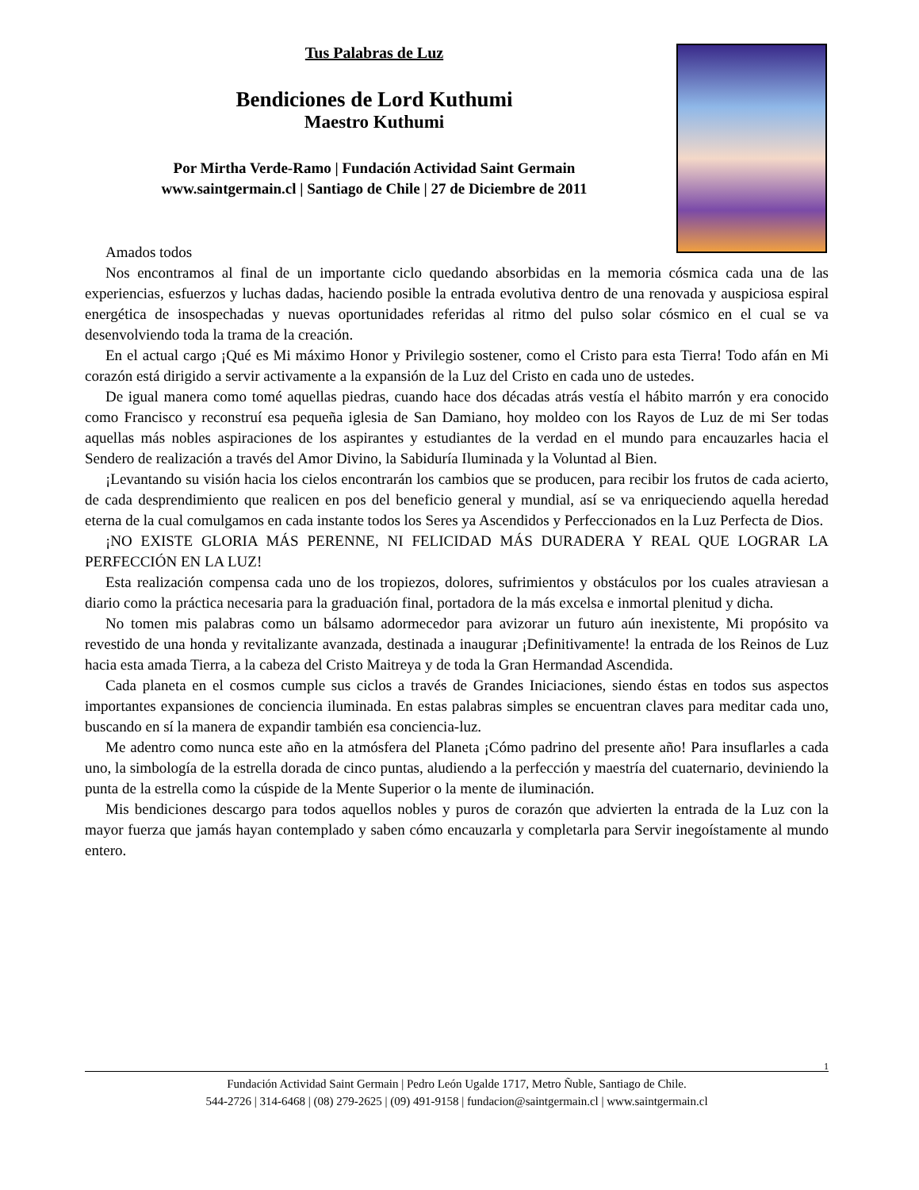Tus Palabras de Luz
Bendiciones de Lord Kuthumi
Maestro Kuthumi
Por Mirtha Verde-Ramo | Fundación Actividad Saint Germain
www.saintgermain.cl | Santiago de Chile | 27 de Diciembre de 2011
Amados todos
Nos encontramos al final de un importante ciclo quedando absorbidas en la memoria cósmica cada una de las experiencias, esfuerzos y luchas dadas, haciendo posible la entrada evolutiva dentro de una renovada y auspiciosa espiral energética de insospechadas y nuevas oportunidades referidas al ritmo del pulso solar cósmico en el cual se va desenvolviendo toda la trama de la creación.
En el actual cargo ¡Qué es Mi máximo Honor y Privilegio sostener, como el Cristo para esta Tierra! Todo afán en Mi corazón está dirigido a servir activamente a la expansión de la Luz del Cristo en cada uno de ustedes.
De igual manera como tomé aquellas piedras, cuando hace dos décadas atrás vestía el hábito marrón y era conocido como Francisco y reconstruí esa pequeña iglesia de San Damiano, hoy moldeo con los Rayos de Luz de mi Ser todas aquellas más nobles aspiraciones de los aspirantes y estudiantes de la verdad en el mundo para encauzarles hacia el Sendero de realización a través del Amor Divino, la Sabiduría Iluminada y la Voluntad al Bien.
¡Levantando su visión hacia los cielos encontrarán los cambios que se producen, para recibir los frutos de cada acierto, de cada desprendimiento que realicen en pos del beneficio general y mundial, así se va enriqueciendo aquella heredad eterna de la cual comulgamos en cada instante todos los Seres ya Ascendidos y Perfeccionados en la Luz Perfecta de Dios.
¡NO EXISTE GLORIA MÁS PERENNE, NI FELICIDAD MÁS DURADERA Y REAL QUE LOGRAR LA PERFECCIÓN EN LA LUZ!
Esta realización compensa cada uno de los tropiezos, dolores, sufrimientos y obstáculos por los cuales atraviesan a diario como la práctica necesaria para la graduación final, portadora de la más excelsa e inmortal plenitud y dicha.
No tomen mis palabras como un bálsamo adormecedor para avizorar un futuro aún inexistente, Mi propósito va revestido de una honda y revitalizante avanzada, destinada a inaugurar ¡Definitivamente! la entrada de los Reinos de Luz hacia esta amada Tierra, a la cabeza del Cristo Maitreya y de toda la Gran Hermandad Ascendida.
Cada planeta en el cosmos cumple sus ciclos a través de Grandes Iniciaciones, siendo éstas en todos sus aspectos importantes expansiones de conciencia iluminada. En estas palabras simples se encuentran claves para meditar cada uno, buscando en sí la manera de expandir también esa conciencia-luz.
Me adentro como nunca este año en la atmósfera del Planeta ¡Cómo padrino del presente año! Para insuflarles a cada uno, la simbología de la estrella dorada de cinco puntas, aludiendo a la perfección y maestría del cuaternario, deviniendo la punta de la estrella como la cúspide de la Mente Superior o la mente de iluminación.
Mis bendiciones descargo para todos aquellos nobles y puros de corazón que advierten la entrada de la Luz con la mayor fuerza que jamás hayan contemplado y saben cómo encauzarla y completarla para Servir inegoístamente al mundo entero.
1
Fundación Actividad Saint Germain | Pedro León Ugalde 1717, Metro Ñuble, Santiago de Chile.
544-2726 | 314-6468 | (08) 279-2625 | (09) 491-9158 | fundacion@saintgermain.cl | www.saintgermain.cl